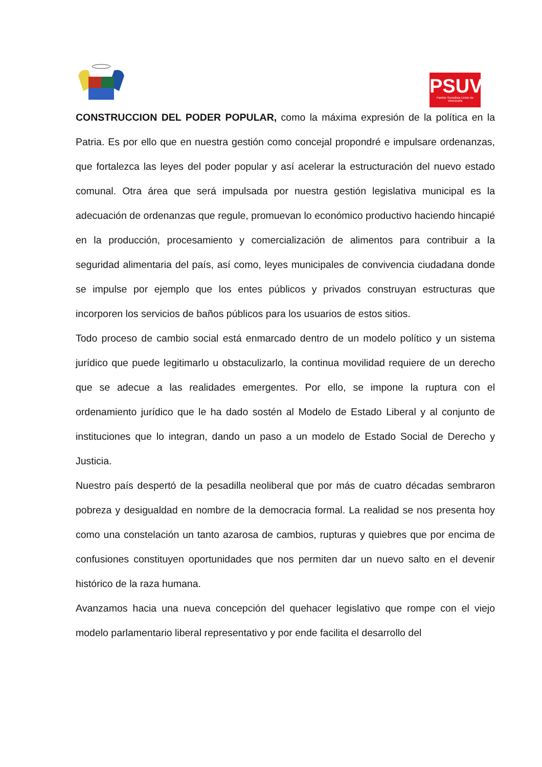PSUV
Partido Socialista Unido de Venezuela
CONSTRUCCION DEL PODER POPULAR, como la máxima expresión de la política en la Patria. Es por ello que en nuestra gestión como concejal propondré e impulsare ordenanzas, que fortalezca las leyes del poder popular y así acelerar la estructuración del nuevo estado comunal. Otra área que será impulsada por nuestra gestión legislativa municipal es la adecuación de ordenanzas que regule, promuevan lo económico productivo haciendo hincapié en la producción, procesamiento y comercialización de alimentos para contribuir a la seguridad alimentaria del país, así como, leyes municipales de convivencia ciudadana donde se impulse por ejemplo que los entes públicos y privados construyan estructuras que incorporen los servicios de baños públicos para los usuarios de estos sitios.
Todo proceso de cambio social está enmarcado dentro de un modelo político y un sistema jurídico que puede legitimarlo u obstaculizarlo, la continua movilidad requiere de un derecho que se adecue a las realidades emergentes. Por ello, se impone la ruptura con el ordenamiento jurídico que le ha dado sostén al Modelo de Estado Liberal y al conjunto de instituciones que lo integran, dando un paso a un modelo de Estado Social de Derecho y Justicia.
Nuestro país despertó de la pesadilla neoliberal que por más de cuatro décadas sembraron pobreza y desigualdad en nombre de la democracia formal. La realidad se nos presenta hoy como una constelación un tanto azarosa de cambios, rupturas y quiebres que por encima de confusiones constituyen oportunidades que nos permiten dar un nuevo salto en el devenir histórico de la raza humana.
Avanzamos hacia una nueva concepción del quehacer legislativo que rompe con el viejo modelo parlamentario liberal representativo y por ende facilita el desarrollo del